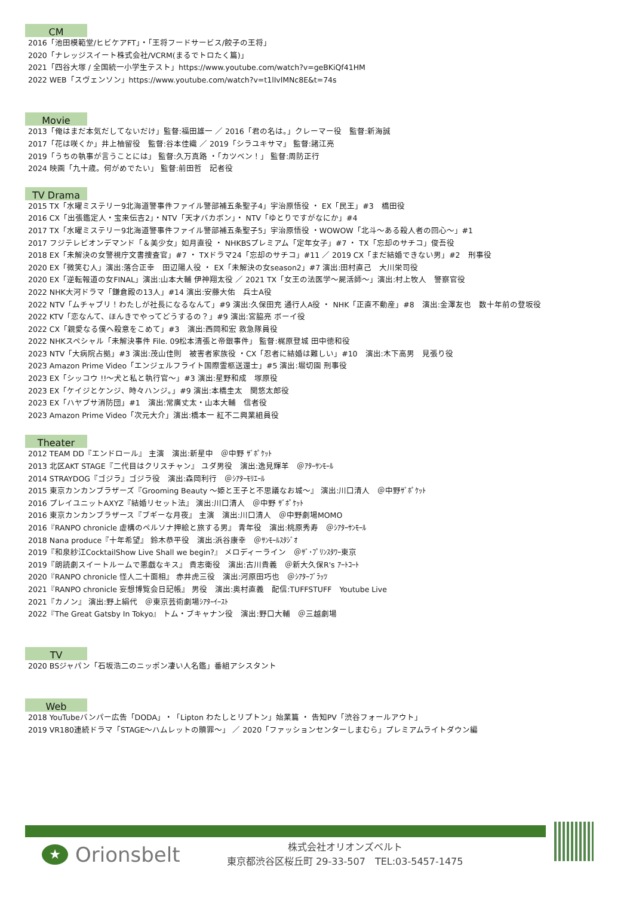CM
2016「池田模範堂/ヒビケアFT」・「王将フードサービス/餃子の王将」
2020「ナレッジスイート株式会社/VCRM(まるでトロたく篇)」
2021「四谷大塚 / 全国統一小学生テスト」https://www.youtube.com/watch?v=geBKiQf41HM
2022 WEB「スヴェンソン」https://www.youtube.com/watch?v=t1lIvlMNc8E&t=74s
Movie
2013「俺はまだ本気だしてないだけ」監督:福田雄一 ／ 2016「君の名は。」クレーマー役　監督:新海誠
2017「花は咲くか」井上柚留役　監督:谷本佳織 ／ 2019「シラユキサマ」 監督:諸江亮
2019「うちの執事が言うことには」 監督:久万真路 ・「カツベン！」 監督:周防正行
2024 映画「九十歳。何がめでたい」 監督:前田哲　記者役
TV Drama
2015 TX「水曜ミステリー9北海道警事件ファイル警部補五条聖子4」宇治原悟役 ・ EX「民王」#3　橋田役
2016 CX「出張鑑定人・宝来伝吉2」・NTV「天才バカボン」・ NTV「ゆとりですがなにか」#4
2017 TX「水曜ミステリー9北海道警事件ファイル警部補五条聖子5」宇治原悟役 ・WOWOW「北斗～ある殺人者の回心～」#1
2017 フジテレビオンデマンド「＆美少女」如月直役 ・ NHKBSプレミアム「定年女子」#7 ・ TX「忘却のサチコ」俊吾役
2018 EX「未解決の女警視庁文書捜査官」#7 ・ TXドラマ24「忘却のサチコ」#11 ／ 2019 CX「まだ結婚できない男」#2　刑事役
2020 EX「微笑む人」演出:落合正幸　田辺陽人役 ・ EX「未解決の女season2」#7 演出:田村直己　大川栄司役
2020 EX「逆転報道の女FINAL」演出:山本大輔 伊神翔太役 ／ 2021 TX「女王の法医学～屍活師～」演出:村上牧人　警察官役
2022 NHK大河ドラマ「鎌倉殿の13人」#14 演出:安藤大佑　兵士A役
2022 NTV「ムチャブリ！わたしが社長になるなんて」#9 演出:久保田充 通行人A役 ・ NHK「正直不動産」#8　演出:金澤友也　数十年前の登坂役
2022 KTV「恋なんて、ほんきでやってどうするの？」#9 演出:宮脇亮 ボーイ役
2022 CX「親愛なる僕へ殺意をこめて」#3　演出:西岡和宏 救急隊員役
2022 NHKスペシャル「未解決事件 File. 09松本清張と帝銀事件」 監督:梶原登城 田中徳和役
2023 NTV「大病院占拠」#3 演出:茂山佳則　被害者家族役 ・CX「忍者に結婚は難しい」#10　演出:木下高男　見張り役
2023 Amazon Prime Video「エンジェルフライト国際霊柩送還士」#5 演出:堀切園 刑事役
2023 EX「シッコウ !!～犬と私と執行官～」#3 演出:星野和成　塚原役
2023 EX「ケイジとケンジ、時々ハンジ。」#9 演出:本橋圭太　関悠太郎役
2023 EX「ハヤブサ消防団」#1　演出:常廣丈太・山本大輔　信者役
2023 Amazon Prime Video「次元大介」演出:橋本一 紅不二興業組員役
Theater
2012 TEAM DD『エンドロール』 主演　演出:新星中　＠中野 ｻﾞﾎﾟｹｯﾄ
2013 北区AKT STAGE『二代目はクリスチャン』 ユダ男役　演出:逸見輝羊　＠ｱﾀｰｻﾝﾓｰﾙ
2014 STRAYDOG『ゴジラ』ゴジラ役　演出:森岡利行　＠ｼｱﾀｰﾓﾘｴｰﾙ
2015 東京カンカンブラザーズ『Grooming Beauty ～姫と王子と不思議なお城～』 演出:川口清人　＠中野ｻﾞﾎﾟｹｯﾄ
2016 プレイユニットAXYZ『結婚リセット法』 演出:川口清人　＠中野 ｻﾞﾎﾟｹｯﾄ
2016 東京カンカンブラザース『ブギーな月夜』 主演　演出:川口清人　＠中野劇場MOMO
2016『RANPO chronicle 虚構のペルソナ押絵と旅する男』 青年役　演出:桃原秀寿　＠ｼｱﾀｰｻﾝﾓｰﾙ
2018 Nana produce『十年希望』 鈴木恭平役　演出:浜谷康幸　＠ｻﾝﾓｰﾙｽﾀｼﾞｵ
2019『和泉紗江CocktailShow Live Shall we begin?』 メロディーライン　＠ｻﾞ･ﾌﾟﾘﾝｽﾀﾜｰ東京
2019『朗読劇スイートルームで悪戯なキス』 貴志衛役　演出:古川貴義　＠新大久保R's ｱｰﾄｺｰﾄ
2020『RANPO chronicle 怪人二十面相』 赤井虎三役　演出:河原田巧也　＠ｼｱﾀｰﾌﾞﾗｯﾂ
2021『RANPO chronicle 妄想博覧会日記帳』 男役　演出:奥村直義　配信:TUFFSTUFF　Youtube Live
2021『カノン』 演出:野上絹代　＠東京芸術劇場ｼｱﾀｰｲｰｽﾄ
2022『The Great Gatsby In Tokyo』 トム・ブキャナン役　演出:野口大輔　＠三越劇場
TV
2020 BSジャパン「石坂浩二のニッポン凄い人名鑑」番組アシスタント
Web
2018 YouTubeバンパー広告「DODA」・「Lipton わたしとリプトン」始業篇 ・ 告知PV「渋谷フォールアウト」
2019 VR180連続ドラマ「STAGE～ハムレットの贖罪～」 ／ 2020「ファッションセンターしまむら」プレミアムライトダウン編
★
Orionsbelt
株式会社オリオンズベルト
東京都渋谷区桜丘町 29-33-507　TEL:03-5457-1475